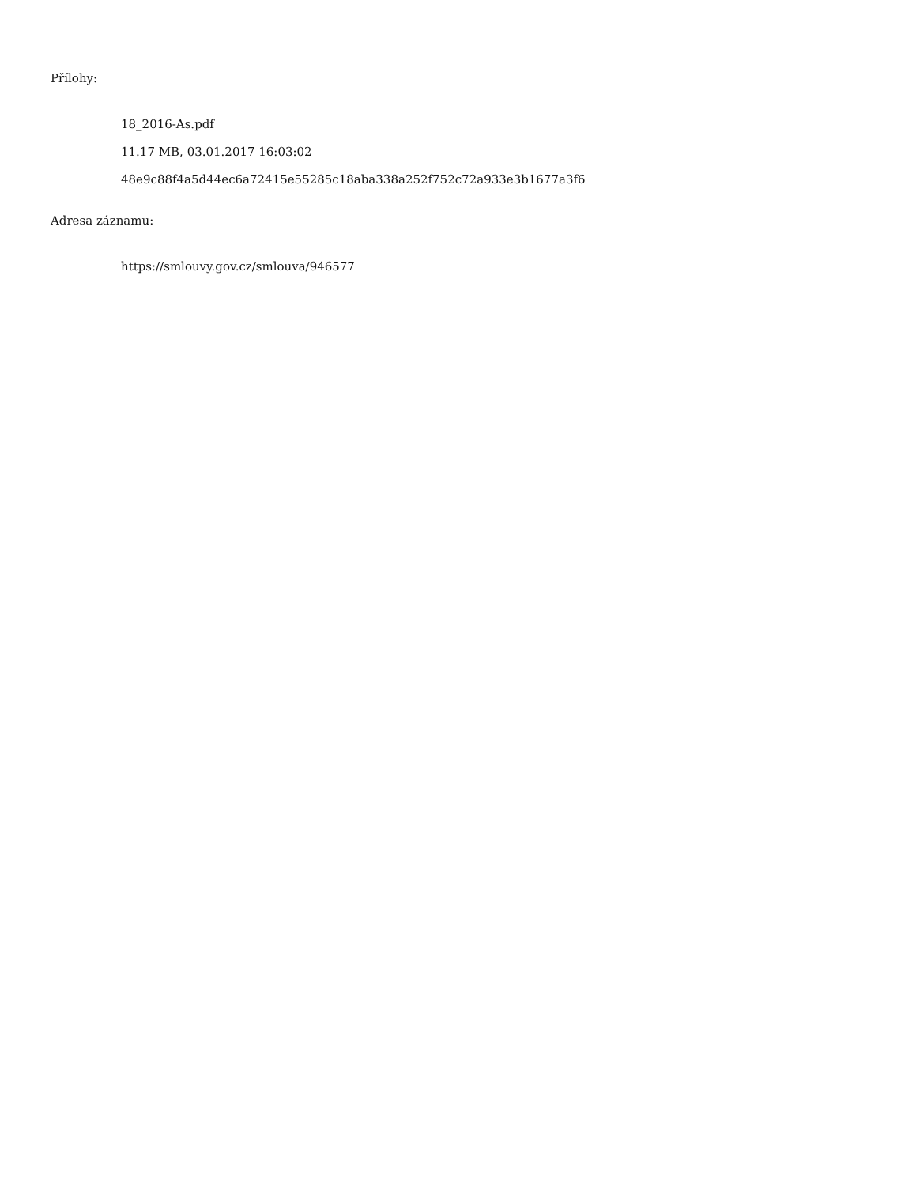Přílohy:
18_2016-As.pdf
11.17 MB, 03.01.2017 16:03:02
48e9c88f4a5d44ec6a72415e55285c18aba338a252f752c72a933e3b1677a3f6
Adresa záznamu:
https://smlouvy.gov.cz/smlouva/946577